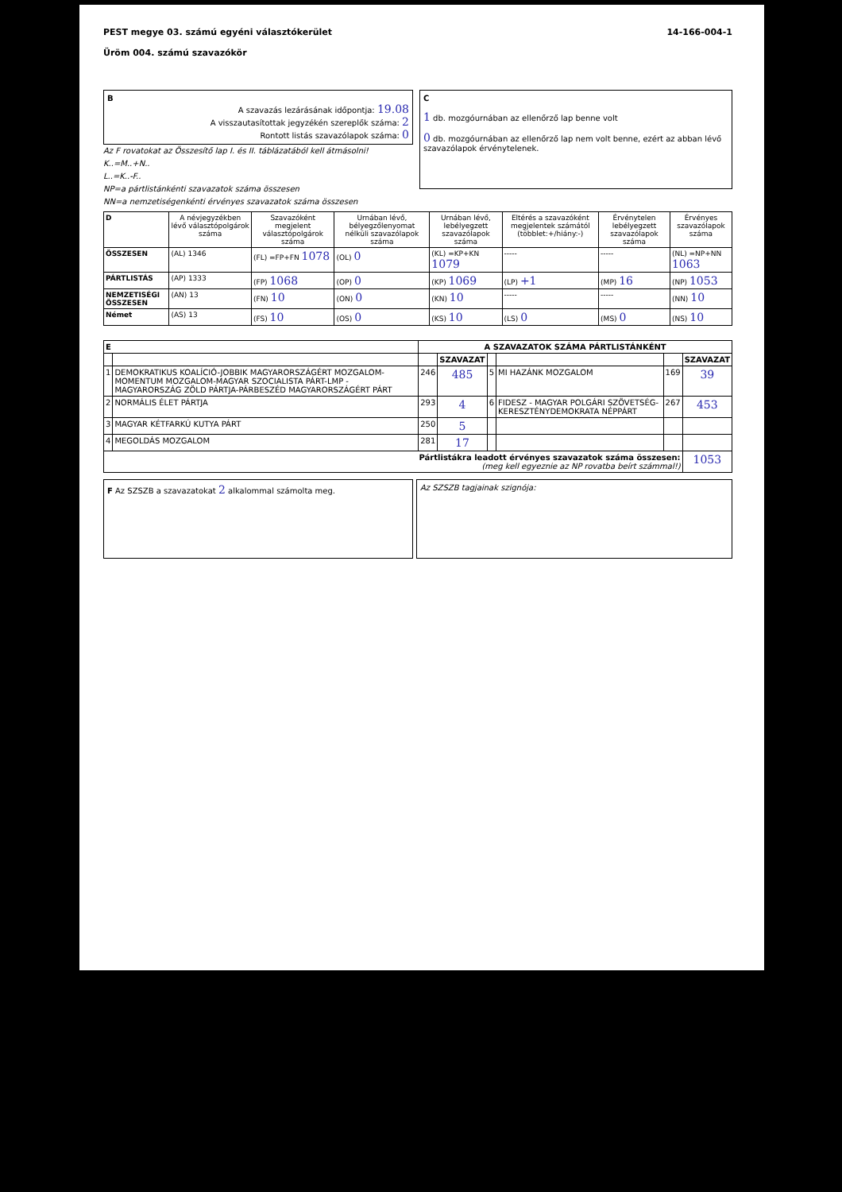PEST megye 03. számú egyéni választókerület
Üröm 004. számú szavazókör
14-166-004-1
B
A szavazás lezárásának időpontja: 19.08
A visszautasítottak jegyzékén szereplők száma: 2
Rontott listás szavazólapok száma: 0
Az F rovatokat az Összesítő lap I. és II. táblázatából kell átmásolni!
K..=M..+N..
L..=K..-F..
NP=a pártlistánkénti szavazatok száma összesen
NN=a nemzetiségenkénti érvényes szavazatok száma összesen
C
1 db. mozgóurnában az ellenőrző lap benne volt
0 db. mozgóurnában az ellenőrző lap nem volt benne, ezért az abban lévő szavazólapok érvénytelenek.
| D | A névjegyzékben lévő választópolgárok száma | Szavazóként megjelent választópolgárok száma | Urnában lévő, bélyegzőlenyomat nélküli szavazólapok száma | Urnában lévő, lebélyegzett szavazólapok száma | Eltérés a szavazóként megjelentek számától (többlet:+/hiány:-) | Érvénytelen lebélyegzett szavazólapok száma | Érvényes szavazólapok száma |
| --- | --- | --- | --- | --- | --- | --- | --- |
| ÖSSZESEN | (AL) 1346 | (FL) =FP+FN 1078 | (OL) 0 | (KL) =KP+KN 1079 | ----- | ----- | (NL) =NP+NN 1063 |
| PÁRTLISTÁS | (AP) 1333 | (FP) 1068 | (OP) 0 | (KP) 1069 | (LP) +1 | (MP) 16 | (NP) 1053 |
| NEMZETISÉGI ÖSSZESEN | (AN) 13 | (FN) 10 | (ON) 0 | (KN) 10 | ----- | ----- | (NN) 10 |
| Német | (AS) 13 | (FS) 10 | (OS) 0 | (KS) 10 | (LS) 0 | (MS) 0 | (NS) 10 |
| E | | A SZAVAZATOK SZÁMA PÁRTLISTÁNKÉNT | | | | | |
| --- | --- | --- | --- | --- | --- | --- | --- |
| | | | SZAVAZAT | | | | SZAVAZAT |
| 1 | DEMOKRATIKUS KOALÍCIÓ-JOBBIK MAGYARORSZÁGÉRT MOZGALOM-MOMENTUM MOZGALOM-MAGYAR SZOCIALISTA PÁRT-LMP - MAGYARORSZÁG ZÖLD PÁRTJA-PÁRBESZÉD MAGYARORSZÁGÉRT PÁRT | 246 | 485 | 5 | MI HAZÁNK MOZGALOM | 169 | 39 |
| 2 | NORMÁLIS ÉLET PÁRTJA | 293 | 4 | 6 | FIDESZ - MAGYAR POLGÁRI SZÖVETSÉG-KERESZTÉNYDEMOKRATA NÉPPÁRT | 267 | 453 |
| 3 | MAGYAR KÉTFARKÚ KUTYA PÁRT | 250 | 5 | | | | |
| 4 | MEGOLDÁS MOZGALOM | 281 | 17 | | | | |
| Pártlistákra leadott érvényes szavazatok száma összesen: (meg kell egyeznie az NP rovatba beírt számmal!) | | | | | | | 1053 |
F Az SZSZB a szavazatokat 2 alkalommal számolta meg.
Az SZSZB tagjainak szignója: